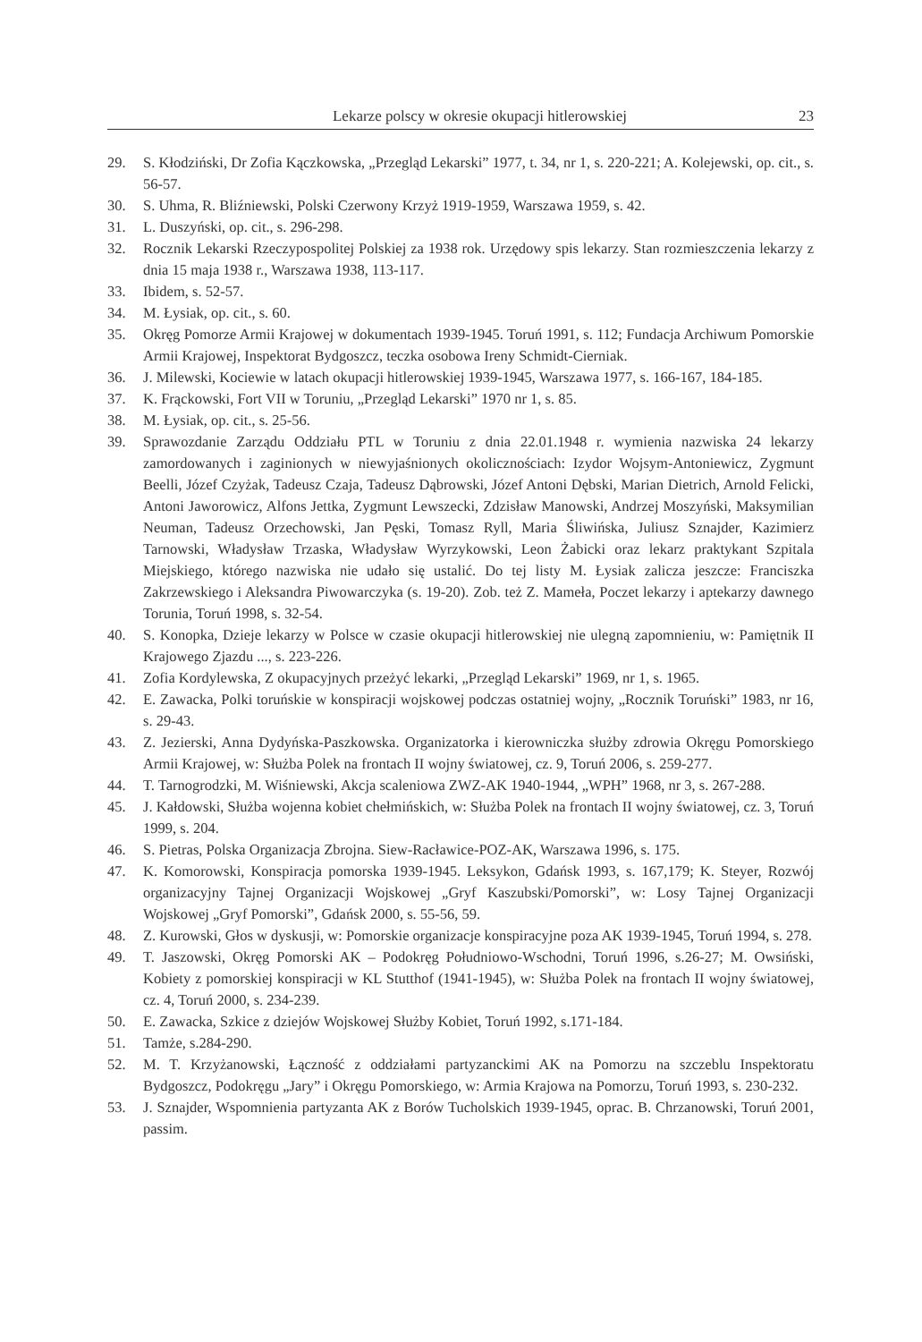Lekarze polscy w okresie okupacji hitlerowskiej 23
29. S. Kłodziński, Dr Zofia Kączkowska, „Przegląd Lekarski” 1977, t. 34, nr 1, s. 220-221; A. Kolejewski, op. cit., s. 56-57.
30. S. Uhma, R. Bliźniewski, Polski Czerwony Krzyż 1919-1959, Warszawa 1959, s. 42.
31. L. Duszyński, op. cit., s. 296-298.
32. Rocznik Lekarski Rzeczypospolitej Polskiej za 1938 rok. Urzędowy spis lekarzy. Stan rozmieszczenia lekarzy z dnia 15 maja 1938 r., Warszawa 1938, 113-117.
33. Ibidem, s. 52-57.
34. M. Łysiak, op. cit., s. 60.
35. Okręg Pomorze Armii Krajowej w dokumentach 1939-1945. Toruń 1991, s. 112; Fundacja Archiwum Pomorskie Armii Krajowej, Inspektorat Bydgoszcz, teczka osobowa Ireny Schmidt-Cierniak.
36. J. Milewski, Kociewie w latach okupacji hitlerowskiej 1939-1945, Warszawa 1977, s. 166-167, 184-185.
37. K. Frąckowski, Fort VII w Toruniu, „Przegląd Lekarski” 1970 nr 1, s. 85.
38. M. Łysiak, op. cit., s. 25-56.
39. Sprawozdanie Zarządu Oddziału PTL w Toruniu z dnia 22.01.1948 r. wymienia nazwiska 24 lekarzy zamordowanych i zaginionych w niewyjaśnionych okolicznościach: Izydor Wojsym-Antoniewicz, Zygmunt Beelli, Józef Czyżak, Tadeusz Czaja, Tadeusz Dąbrowski, Józef Antoni Dębski, Marian Dietrich, Arnold Felicki, Antoni Jaworowicz, Alfons Jettka, Zygmunt Lewszecki, Zdzisław Manowski, Andrzej Moszyński, Maksymilian Neuman, Tadeusz Orzechowski, Jan Pęski, Tomasz Ryll, Maria Śliwińska, Juliusz Sznajder, Kazimierz Tarnowski, Władysław Trzaska, Władysław Wyrzykowski, Leon Żabicki oraz lekarz praktykant Szpitala Miejskiego, którego nazwiska nie udało się ustalić. Do tej listy M. Łysiak zalicza jeszcze: Franciszka Zakrzewskiego i Aleksandra Piwowarczyka (s. 19-20). Zob. też Z. Mameła, Poczet lekarzy i aptekarzy dawnego Torunia, Toruń 1998, s. 32-54.
40. S. Konopka, Dzieje lekarzy w Polsce w czasie okupacji hitlerowskiej nie ulegną zapomnieniu, w: Pamiętnik II Krajowego Zjazdu ..., s. 223-226.
41. Zofia Kordylewska, Z okupacyjnych przeżyć lekarki, „Przegląd Lekarski” 1969, nr 1, s. 1965.
42. E. Zawacka, Polki toruńskie w konspiracji wojskowej podczas ostatniej wojny, „Rocznik Toruński” 1983, nr 16, s. 29-43.
43. Z. Jezierski, Anna Dydyńska-Paszkowska. Organizatorka i kierowniczka służby zdrowia Okręgu Pomorskiego Armii Krajowej, w: Służba Polek na frontach II wojny światowej, cz. 9, Toruń 2006, s. 259-277.
44. T. Tarnogrodzki, M. Wiśniewski, Akcja scaleniowa ZWZ-AK 1940-1944, „WPH” 1968, nr 3, s. 267-288.
45. J. Kałdowski, Służba wojenna kobiet chełmińskich, w: Służba Polek na frontach II wojny światowej, cz. 3, Toruń 1999, s. 204.
46. S. Pietras, Polska Organizacja Zbrojna. Siew-Racławice-POZ-AK, Warszawa 1996, s. 175.
47. K. Komorowski, Konspiracja pomorska 1939-1945. Leksykon, Gdańsk 1993, s. 167,179; K. Steyer, Rozwój organizacyjny Tajnej Organizacji Wojskowej „Gryf Kaszubski/Pomorski”, w: Losy Tajnej Organizacji Wojskowej „Gryf Pomorski”, Gdańsk 2000, s. 55-56, 59.
48. Z. Kurowski, Głos w dyskusji, w: Pomorskie organizacje konspiracyjne poza AK 1939-1945, Toruń 1994, s. 278.
49. T. Jaszowski, Okręg Pomorski AK – Podokręg Południowo-Wschodni, Toruń 1996, s.26-27; M. Owsiński, Kobiety z pomorskiej konspiracji w KL Stutthof (1941-1945), w: Służba Polek na frontach II wojny światowej, cz. 4, Toruń 2000, s. 234-239.
50. E. Zawacka, Szkice z dziejów Wojskowej Służby Kobiet, Toruń 1992, s.171-184.
51. Tamże, s.284-290.
52. M. T. Krzyżanowski, Łączność z oddziałami partyzanckimi AK na Pomorzu na szczeblu Inspektoratu Bydgoszcz, Podokręgu „Jary” i Okręgu Pomorskiego, w: Armia Krajowa na Pomorzu, Toruń 1993, s. 230-232.
53. J. Sznajder, Wspomnienia partyzanta AK z Borów Tucholskich 1939-1945, oprac. B. Chrzanowski, Toruń 2001, passim.